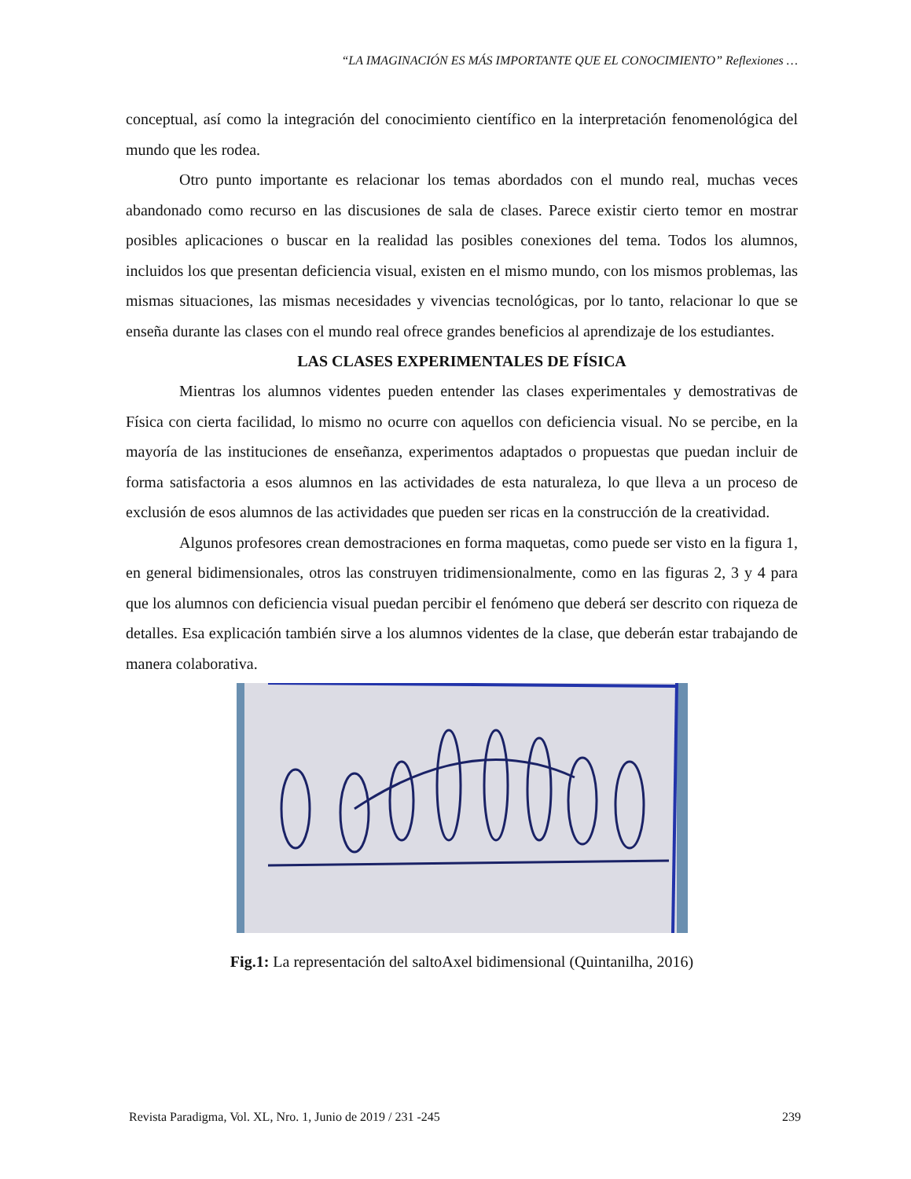“LA IMAGINACIÓN ES MÁS IMPORTANTE QUE EL CONOCIMIENTO” Reflexiones …
conceptual, así como la integración del conocimiento científico en la interpretación fenomenológica del mundo que les rodea.
Otro punto importante es relacionar los temas abordados con el mundo real, muchas veces abandonado como recurso en las discusiones de sala de clases. Parece existir cierto temor en mostrar posibles aplicaciones o buscar en la realidad las posibles conexiones del tema. Todos los alumnos, incluidos los que presentan deficiencia visual, existen en el mismo mundo, con los mismos problemas, las mismas situaciones, las mismas necesidades y vivencias tecnológicas, por lo tanto, relacionar lo que se enseña durante las clases con el mundo real ofrece grandes beneficios al aprendizaje de los estudiantes.
LAS CLASES EXPERIMENTALES DE FÍSICA
Mientras los alumnos videntes pueden entender las clases experimentales y demostrativas de Física con cierta facilidad, lo mismo no ocurre con aquellos con deficiencia visual. No se percibe, en la mayoría de las instituciones de enseñanza, experimentos adaptados o propuestas que puedan incluir de forma satisfactoria a esos alumnos en las actividades de esta naturaleza, lo que lleva a un proceso de exclusión de esos alumnos de las actividades que pueden ser ricas en la construcción de la creatividad.
Algunos profesores crean demostraciones en forma maquetas, como puede ser visto en la figura 1, en general bidimensionales, otros las construyen tridimensionalmente, como en las figuras 2, 3 y 4 para que los alumnos con deficiencia visual puedan percibir el fenómeno que deberá ser descrito con riqueza de detalles. Esa explicación también sirve a los alumnos videntes de la clase, que deberán estar trabajando de manera colaborativa.
Fig.1: La representación del saltoAxel bidimensional (Quintanilha, 2016)
Revista Paradigma, Vol. XL, Nro. 1, Junio de 2019 / 231 -245 239